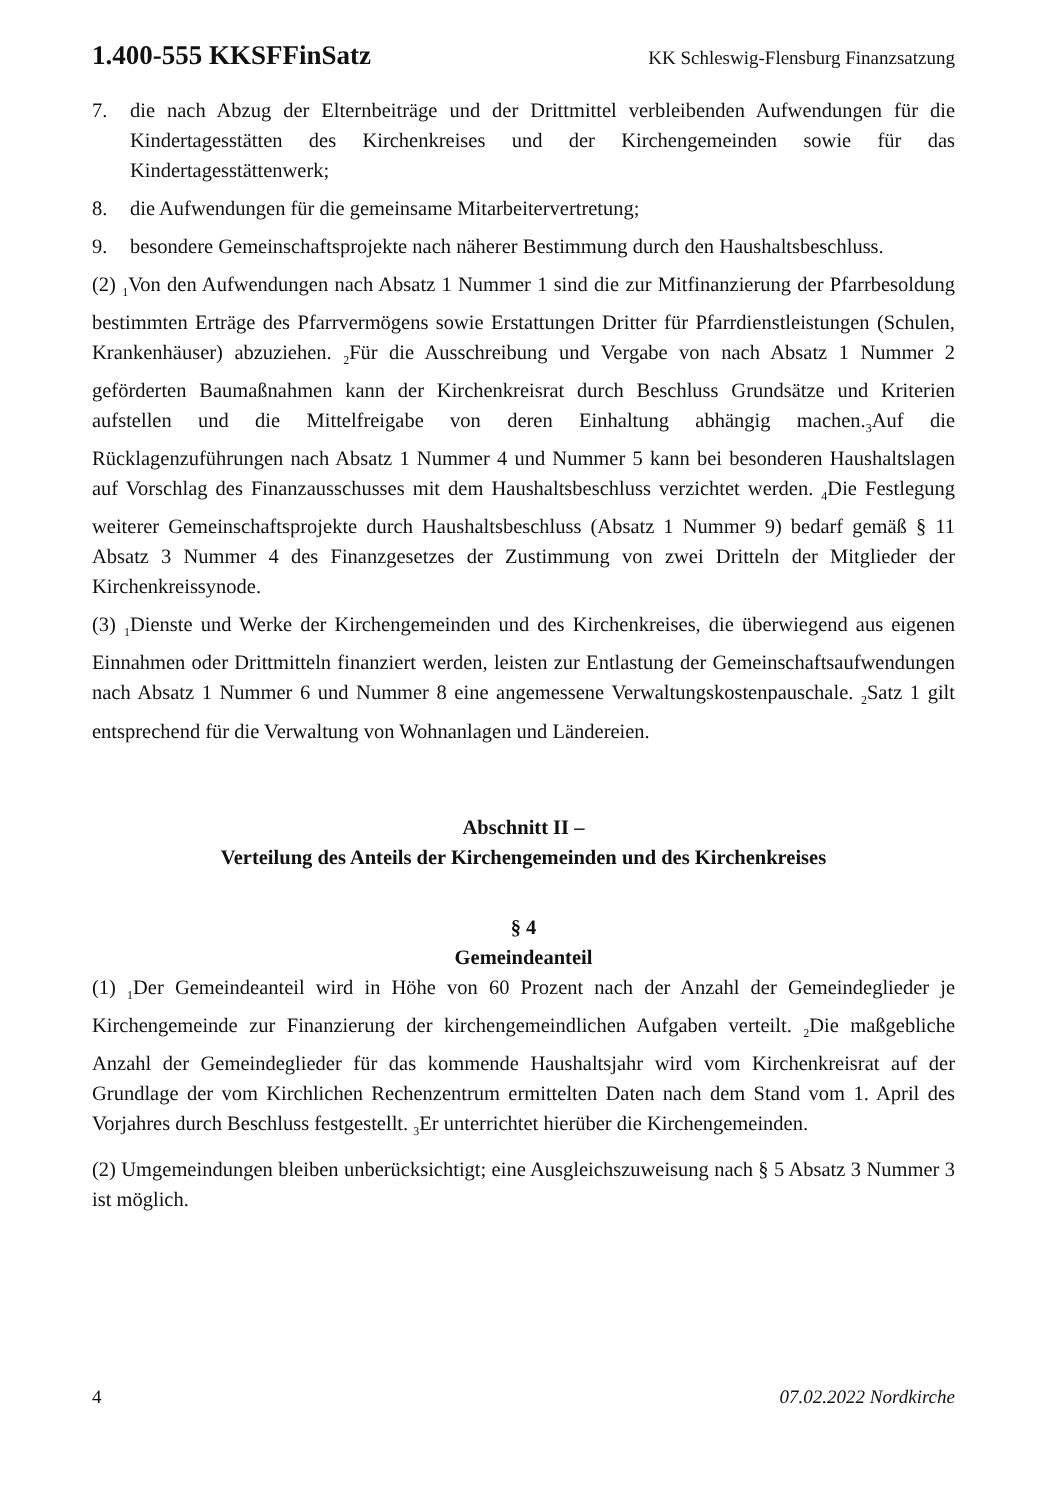1.400-555 KKSFFinSatz KK Schleswig-Flensburg Finanzsatzung
7. die nach Abzug der Elternbeiträge und der Drittmittel verbleibenden Aufwendungen für die Kindertagesstätten des Kirchenkreises und der Kirchengemeinden sowie für das Kindertagesstättenwerk;
8. die Aufwendungen für die gemeinsame Mitarbeitervertretung;
9. besondere Gemeinschaftsprojekte nach näherer Bestimmung durch den Haushaltsbeschluss.
(2) <sub>1</sub>Von den Aufwendungen nach Absatz 1 Nummer 1 sind die zur Mitfinanzierung der Pfarrbesoldung bestimmten Erträge des Pfarrvermögens sowie Erstattungen Dritter für Pfarrdienstleistungen (Schulen, Krankenhäuser) abzuziehen. <sub>2</sub>Für die Ausschreibung und Vergabe von nach Absatz 1 Nummer 2 geförderten Baumaßnahmen kann der Kirchenkreisrat durch Beschluss Grundsätze und Kriterien aufstellen und die Mittelfreigabe von deren Einhaltung abhängig machen.<sub>3</sub>Auf die Rücklagenzuführungen nach Absatz 1 Nummer 4 und Nummer 5 kann bei besonderen Haushaltslagen auf Vorschlag des Finanzausschusses mit dem Haushaltsbeschluss verzichtet werden. <sub>4</sub>Die Festlegung weiterer Gemeinschaftsprojekte durch Haushaltsbeschluss (Absatz 1 Nummer 9) bedarf gemäß § 11 Absatz 3 Nummer 4 des Finanzgesetzes der Zustimmung von zwei Dritteln der Mitglieder der Kirchenkreissynode.
(3) <sub>1</sub>Dienste und Werke der Kirchengemeinden und des Kirchenkreises, die überwiegend aus eigenen Einnahmen oder Drittmitteln finanziert werden, leisten zur Entlastung der Gemeinschaftsaufwendungen nach Absatz 1 Nummer 6 und Nummer 8 eine angemessene Verwaltungskostenpauschale. <sub>2</sub>Satz 1 gilt entsprechend für die Verwaltung von Wohnanlagen und Ländereien.
Abschnitt II –
Verteilung des Anteils der Kirchengemeinden und des Kirchenkreises
§ 4
Gemeindeanteil
(1) <sub>1</sub>Der Gemeindeanteil wird in Höhe von 60 Prozent nach der Anzahl der Gemeindeglieder je Kirchengemeinde zur Finanzierung der kirchengemeindlichen Aufgaben verteilt. <sub>2</sub>Die maßgebliche Anzahl der Gemeindeglieder für das kommende Haushaltsjahr wird vom Kirchenkreisrat auf der Grundlage der vom Kirchlichen Rechenzentrum ermittelten Daten nach dem Stand vom 1. April des Vorjahres durch Beschluss festgestellt. <sub>3</sub>Er unterrichtet hierüber die Kirchengemeinden.
(2) Umgemeindungen bleiben unberücksichtigt; eine Ausgleichszuweisung nach § 5 Absatz 3 Nummer 3 ist möglich.
4 07.02.2022 Nordkirche